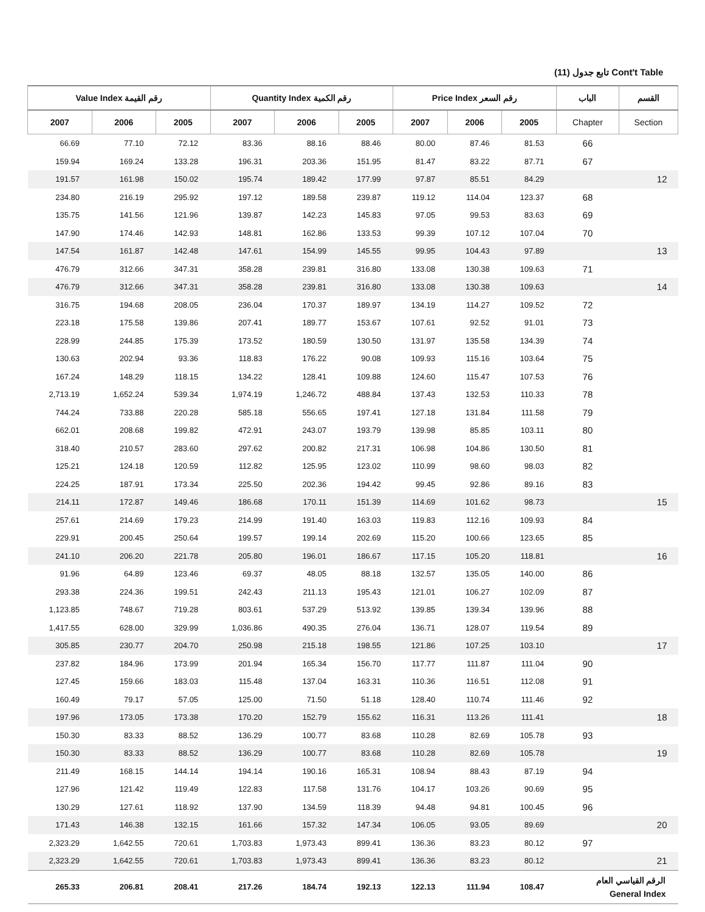تابع جدول (11) Cont't Table
| Value Index رقم القيمة | | | Quantity Index رقم الكمية | | | Price Index رقم السعر | | | الباب | القسم |
| --- | --- | --- | --- | --- | --- | --- | --- | --- | --- | --- |
| 2007 | 2006 | 2005 | 2007 | 2006 | 2005 | 2007 | 2006 | 2005 | Chapter | Section |
| 66.69 | 77.10 | 72.12 | 83.36 | 88.16 | 88.46 | 80.00 | 87.46 | 81.53 | 66 | |
| 159.94 | 169.24 | 133.28 | 196.31 | 203.36 | 151.95 | 81.47 | 83.22 | 87.71 | 67 | |
| 191.57 | 161.98 | 150.02 | 195.74 | 189.42 | 177.99 | 97.87 | 85.51 | 84.29 | | 12 |
| 234.80 | 216.19 | 295.92 | 197.12 | 189.58 | 239.87 | 119.12 | 114.04 | 123.37 | 68 | |
| 135.75 | 141.56 | 121.96 | 139.87 | 142.23 | 145.83 | 97.05 | 99.53 | 83.63 | 69 | |
| 147.90 | 174.46 | 142.93 | 148.81 | 162.86 | 133.53 | 99.39 | 107.12 | 107.04 | 70 | |
| 147.54 | 161.87 | 142.48 | 147.61 | 154.99 | 145.55 | 99.95 | 104.43 | 97.89 | | 13 |
| 476.79 | 312.66 | 347.31 | 358.28 | 239.81 | 316.80 | 133.08 | 130.38 | 109.63 | 71 | |
| 476.79 | 312.66 | 347.31 | 358.28 | 239.81 | 316.80 | 133.08 | 130.38 | 109.63 | | 14 |
| 316.75 | 194.68 | 208.05 | 236.04 | 170.37 | 189.97 | 134.19 | 114.27 | 109.52 | 72 | |
| 223.18 | 175.58 | 139.86 | 207.41 | 189.77 | 153.67 | 107.61 | 92.52 | 91.01 | 73 | |
| 228.99 | 244.85 | 175.39 | 173.52 | 180.59 | 130.50 | 131.97 | 135.58 | 134.39 | 74 | |
| 130.63 | 202.94 | 93.36 | 118.83 | 176.22 | 90.08 | 109.93 | 115.16 | 103.64 | 75 | |
| 167.24 | 148.29 | 118.15 | 134.22 | 128.41 | 109.88 | 124.60 | 115.47 | 107.53 | 76 | |
| 2,713.19 | 1,652.24 | 539.34 | 1,974.19 | 1,246.72 | 488.84 | 137.43 | 132.53 | 110.33 | 78 | |
| 744.24 | 733.88 | 220.28 | 585.18 | 556.65 | 197.41 | 127.18 | 131.84 | 111.58 | 79 | |
| 662.01 | 208.68 | 199.82 | 472.91 | 243.07 | 193.79 | 139.98 | 85.85 | 103.11 | 80 | |
| 318.40 | 210.57 | 283.60 | 297.62 | 200.82 | 217.31 | 106.98 | 104.86 | 130.50 | 81 | |
| 125.21 | 124.18 | 120.59 | 112.82 | 125.95 | 123.02 | 110.99 | 98.60 | 98.03 | 82 | |
| 224.25 | 187.91 | 173.34 | 225.50 | 202.36 | 194.42 | 99.45 | 92.86 | 89.16 | 83 | |
| 214.11 | 172.87 | 149.46 | 186.68 | 170.11 | 151.39 | 114.69 | 101.62 | 98.73 | | 15 |
| 257.61 | 214.69 | 179.23 | 214.99 | 191.40 | 163.03 | 119.83 | 112.16 | 109.93 | 84 | |
| 229.91 | 200.45 | 250.64 | 199.57 | 199.14 | 202.69 | 115.20 | 100.66 | 123.65 | 85 | |
| 241.10 | 206.20 | 221.78 | 205.80 | 196.01 | 186.67 | 117.15 | 105.20 | 118.81 | | 16 |
| 91.96 | 64.89 | 123.46 | 69.37 | 48.05 | 88.18 | 132.57 | 135.05 | 140.00 | 86 | |
| 293.38 | 224.36 | 199.51 | 242.43 | 211.13 | 195.43 | 121.01 | 106.27 | 102.09 | 87 | |
| 1,123.85 | 748.67 | 719.28 | 803.61 | 537.29 | 513.92 | 139.85 | 139.34 | 139.96 | 88 | |
| 1,417.55 | 628.00 | 329.99 | 1,036.86 | 490.35 | 276.04 | 136.71 | 128.07 | 119.54 | 89 | |
| 305.85 | 230.77 | 204.70 | 250.98 | 215.18 | 198.55 | 121.86 | 107.25 | 103.10 | | 17 |
| 237.82 | 184.96 | 173.99 | 201.94 | 165.34 | 156.70 | 117.77 | 111.87 | 111.04 | 90 | |
| 127.45 | 159.66 | 183.03 | 115.48 | 137.04 | 163.31 | 110.36 | 116.51 | 112.08 | 91 | |
| 160.49 | 79.17 | 57.05 | 125.00 | 71.50 | 51.18 | 128.40 | 110.74 | 111.46 | 92 | |
| 197.96 | 173.05 | 173.38 | 170.20 | 152.79 | 155.62 | 116.31 | 113.26 | 111.41 | | 18 |
| 150.30 | 83.33 | 88.52 | 136.29 | 100.77 | 83.68 | 110.28 | 82.69 | 105.78 | 93 | |
| 150.30 | 83.33 | 88.52 | 136.29 | 100.77 | 83.68 | 110.28 | 82.69 | 105.78 | | 19 |
| 211.49 | 168.15 | 144.14 | 194.14 | 190.16 | 165.31 | 108.94 | 88.43 | 87.19 | 94 | |
| 127.96 | 121.42 | 119.49 | 122.83 | 117.58 | 131.76 | 104.17 | 103.26 | 90.69 | 95 | |
| 130.29 | 127.61 | 118.92 | 137.90 | 134.59 | 118.39 | 94.48 | 94.81 | 100.45 | 96 | |
| 171.43 | 146.38 | 132.15 | 161.66 | 157.32 | 147.34 | 106.05 | 93.05 | 89.69 | | 20 |
| 2,323.29 | 1,642.55 | 720.61 | 1,703.83 | 1,973.43 | 899.41 | 136.36 | 83.23 | 80.12 | 97 | |
| 2,323.29 | 1,642.55 | 720.61 | 1,703.83 | 1,973.43 | 899.41 | 136.36 | 83.23 | 80.12 | | 21 |
| 265.33 | 206.81 | 208.41 | 217.26 | 184.74 | 192.13 | 122.13 | 111.94 | 108.47 | الرقم القياسي العام General Index | |